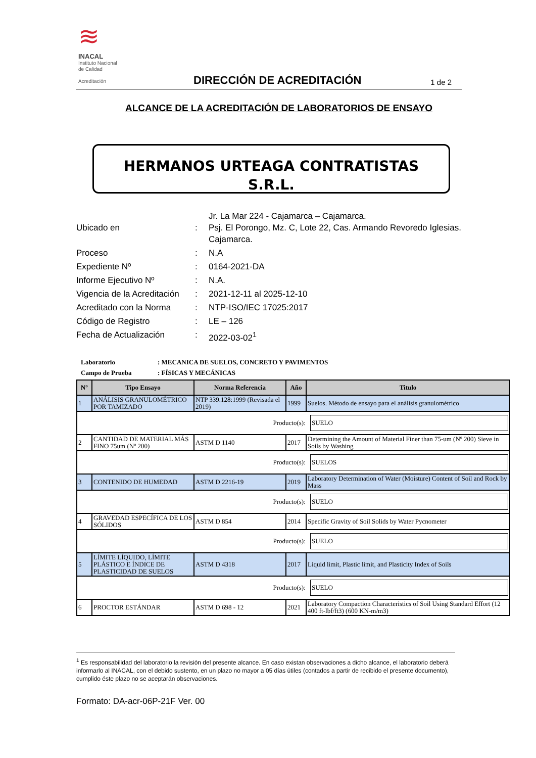≋
INACAL
Instituto Nacional
de Calidad
Acreditación
DIRECCIÓN DE ACREDITACIÓN 1 de 2
ALCANCE DE LA ACREDITACIÓN DE LABORATORIOS DE ENSAYO
HERMANOS URTEAGA CONTRATISTAS
S.R.L.
| Ubicado en | : | Jr. La Mar 224 - Cajamarca – Cajamarca. Psj. El Porongo, Mz. C, Lote 22, Cas. Armando Revoredo Iglesias. Cajamarca. |
| Proceso | : | N.A |
| Expediente Nº | : | 0164-2021-DA |
| Informe Ejecutivo Nº | : | N.A. |
| Vigencia de la Acreditación | : | 2021-12-11 al 2025-12-10 |
| Acreditado con la Norma | : | NTP-ISO/IEC 17025:2017 |
| Código de Registro | : | LE – 126 |
| Fecha de Actualización | : | 2022-03-02<sup>1</sup> |
Laboratorio: MECANICA DE SUELOS, CONCRETO Y PAVIMENTOS
Campo de Prueba: FÍSICAS Y MECÁNICAS
| N° | Tipo Ensayo | Norma Referencia | Año | Titulo |
| --- | --- | --- | --- | --- |
| 1 | ANÁLISIS GRANULOMÉTRICO POR TAMIZADO | NTP 339.128:1999 (Revisada el 2019) | 1999 | Suelos. Método de ensayo para el análisis granulométrico |
| Producto(s): SUELO | | | | |
| 2 | CANTIDAD DE MATERIAL MÁS FINO 75um (Nº 200) | ASTM D 1140 | 2017 | Determining the Amount of Material Finer than 75-um (Nº 200) Sieve in Soils by Washing |
| Producto(s): SUELOS | | | | |
| 3 | CONTENIDO DE HUMEDAD | ASTM D 2216-19 | 2019 | Laboratory Determination of Water (Moisture) Content of Soil and Rock by Mass |
| Producto(s): SUELO | | | | |
| 4 | GRAVEDAD ESPECÍFICA DE LOS SÓLIDOS | ASTM D 854 | 2014 | Specific Gravity of Soil Solids by Water Pycnometer |
| Producto(s): SUELO | | | | |
| 5 | LÍMITE LÍQUIDO, LÍMITE PLÁSTICO E ÍNDICE DE PLASTICIDAD DE SUELOS | ASTM D 4318 | 2017 | Liquid limit, Plastic limit, and Plasticity Index of Soils |
| Producto(s): SUELO | | | | |
| 6 | PROCTOR ESTÁNDAR | ASTM D 698 - 12 | 2021 | Laboratory Compaction Characteristics of Soil Using Standard Effort (12 400 ft-lbf/ft3) (600 KN-m/m3) |
<sup>1</sup> Es responsabilidad del laboratorio la revisión del presente alcance. En caso existan observaciones a dicho alcance, el laboratorio deberá informarlo al INACAL, con el debido sustento, en un plazo no mayor a 05 días útiles (contados a partir de recibido el presente documento), cumplido éste plazo no se aceptarán observaciones.
Formato: DA-acr-06P-21F Ver. 00